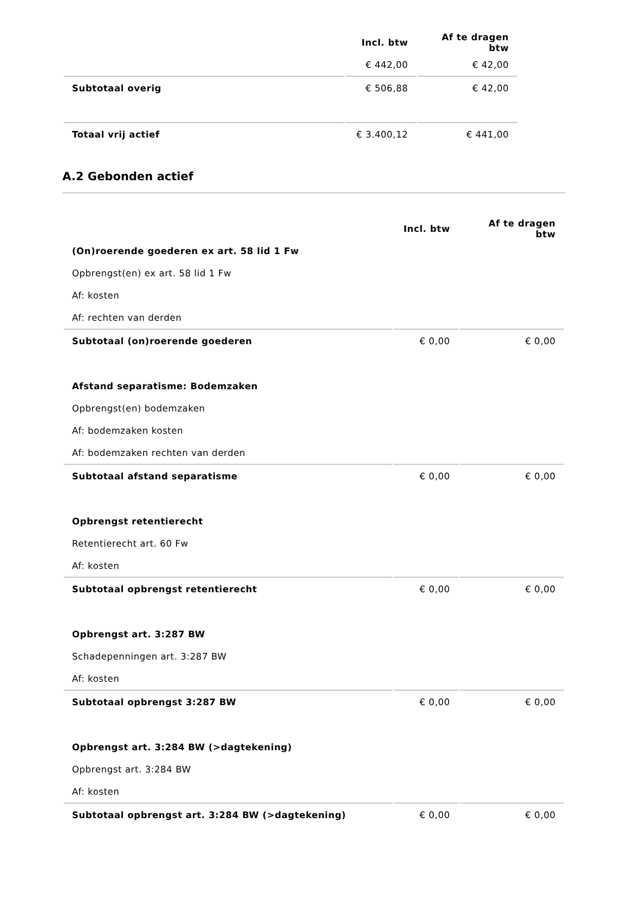| | Incl. btw | Af te dragen btw |
| --- | --- | --- |
| | € 442,00 | € 42,00 |
| Subtotaal overig | € 506,88 | € 42,00 |
| Totaal vrij actief | € 3.400,12 | € 441,00 |
A.2 Gebonden actief
| | Incl. btw | Af te dragen btw |
| --- | --- | --- |
| (On)roerende goederen ex art. 58 lid 1 Fw | | |
| Opbrengst(en) ex art. 58 lid 1 Fw | | |
| Af: kosten | | |
| Af: rechten van derden | | |
| Subtotaal (on)roerende goederen | € 0,00 | € 0,00 |
| Afstand separatisme: Bodemzaken | | |
| Opbrengst(en) bodemzaken | | |
| Af: bodemzaken kosten | | |
| Af: bodemzaken rechten van derden | | |
| Subtotaal afstand separatisme | € 0,00 | € 0,00 |
| Opbrengst retentierecht | | |
| Retentierecht art. 60 Fw | | |
| Af: kosten | | |
| Subtotaal opbrengst retentierecht | € 0,00 | € 0,00 |
| Opbrengst art. 3:287 BW | | |
| Schadepenningen art. 3:287 BW | | |
| Af: kosten | | |
| Subtotaal opbrengst 3:287 BW | € 0,00 | € 0,00 |
| Opbrengst art. 3:284 BW (>dagtekening) | | |
| Opbrengst art. 3:284 BW | | |
| Af: kosten | | |
| Subtotaal opbrengst art. 3:284 BW (>dagtekening) | € 0,00 | € 0,00 |